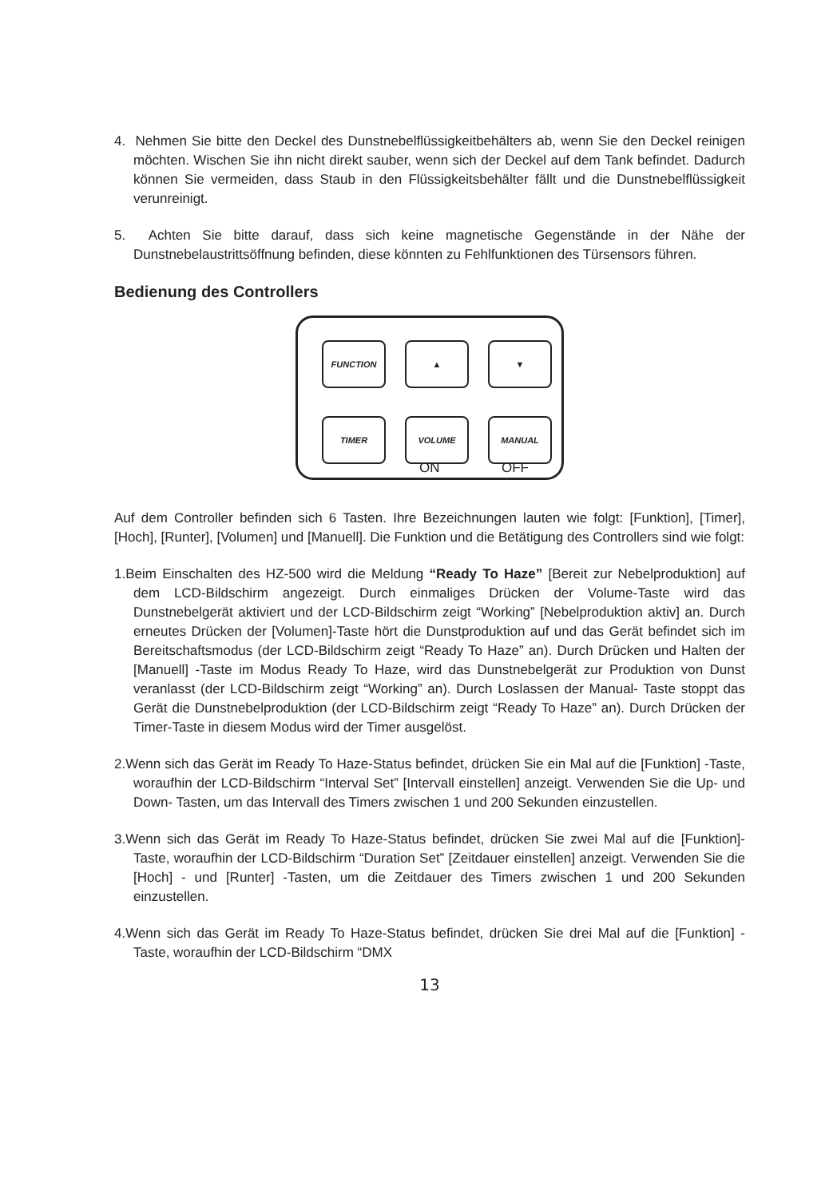4. Nehmen Sie bitte den Deckel des Dunstnebelflüssigkeitbehälters ab, wenn Sie den Deckel reinigen möchten. Wischen Sie ihn nicht direkt sauber, wenn sich der Deckel auf dem Tank befindet. Dadurch können Sie vermeiden, dass Staub in den Flüssigkeitsbehälter fällt und die Dunstnebelflüssigkeit verunreinigt.
5. Achten Sie bitte darauf, dass sich keine magnetische Gegenstände in der Nähe der Dunstnebelaustrittsöffnung befinden, diese könnten zu Fehlfunktionen des Türsensors führen.
Bedienung des Controllers
FUNCTION
▲
▼
TIMER
VOLUME
MANUAL
ON OFF
Auf dem Controller befinden sich 6 Tasten. Ihre Bezeichnungen lauten wie folgt: [Funktion], [Timer], [Hoch], [Runter], [Volumen] und [Manuell]. Die Funktion und die Betätigung des Controllers sind wie folgt:
1.Beim Einschalten des HZ-500 wird die Meldung “Ready To Haze” [Bereit zur Nebelproduktion] auf dem LCD-Bildschirm angezeigt. Durch einmaliges Drücken der Volume-Taste wird das Dunstnebelgerät aktiviert und der LCD-Bildschirm zeigt “Working” [Nebelproduktion aktiv] an. Durch erneutes Drücken der [Volumen]-Taste hört die Dunstproduktion auf und das Gerät befindet sich im Bereitschaftsmodus (der LCD-Bildschirm zeigt “Ready To Haze” an). Durch Drücken und Halten der [Manuell] -Taste im Modus Ready To Haze, wird das Dunstnebelgerät zur Produktion von Dunst veranlasst (der LCD-Bildschirm zeigt “Working” an). Durch Loslassen der Manual- Taste stoppt das Gerät die Dunstnebelproduktion (der LCD-Bildschirm zeigt “Ready To Haze” an). Durch Drücken der Timer-Taste in diesem Modus wird der Timer ausgelöst.
2.Wenn sich das Gerät im Ready To Haze-Status befindet, drücken Sie ein Mal auf die [Funktion] -Taste, woraufhin der LCD-Bildschirm “Interval Set” [Intervall einstellen] anzeigt. Verwenden Sie die Up- und Down- Tasten, um das Intervall des Timers zwischen 1 und 200 Sekunden einzustellen.
3.Wenn sich das Gerät im Ready To Haze-Status befindet, drücken Sie zwei Mal auf die [Funktion]-Taste, woraufhin der LCD-Bildschirm “Duration Set” [Zeitdauer einstellen] anzeigt. Verwenden Sie die [Hoch] - und [Runter] -Tasten, um die Zeitdauer des Timers zwischen 1 und 200 Sekunden einzustellen.
4.Wenn sich das Gerät im Ready To Haze-Status befindet, drücken Sie drei Mal auf die [Funktion] -Taste, woraufhin der LCD-Bildschirm “DMX
13